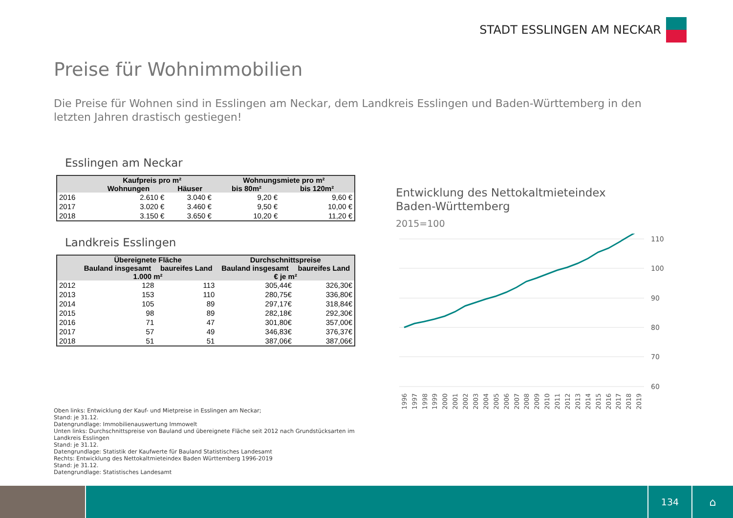STADT ESSLINGEN AM NECKAR
Preise für Wohnimmobilien
Die Preise für Wohnen sind in Esslingen am Neckar, dem Landkreis Esslingen und Baden-Württemberg in den letzten Jahren drastisch gestiegen!
Esslingen am Neckar
| | Kaufpreis pro m² | | Wohnungsmiete pro m² | |
| --- | --- | --- | --- | --- |
| | Wohnungen | Häuser | bis 80m² | bis 120m² |
| 2016 | 2.610 € | 3.040 € | 9,20 € | 9,60 € |
| 2017 | 3.020 € | 3.460 € | 9,50 € | 10,00 € |
| 2018 | 3.150 € | 3.650 € | 10,20 € | 11,20 € |
Landkreis Esslingen
| | Übereignete Fläche | | Durchschnittspreise | |
| --- | --- | --- | --- | --- |
| | Bauland insgesamt | baureifes Land | Bauland insgesamt | baureifes Land |
| | 1.000 m² | | € je m² | |
| 2012 | 128 | 113 | 305,44€ | 326,30€ |
| 2013 | 153 | 110 | 280,75€ | 336,80€ |
| 2014 | 105 | 89 | 297,17€ | 318,84€ |
| 2015 | 98 | 89 | 282,18€ | 292,30€ |
| 2016 | 71 | 47 | 301,80€ | 357,00€ |
| 2017 | 57 | 49 | 346,83€ | 376,37€ |
| 2018 | 51 | 51 | 387,06€ | 387,06€ |
Oben links: Entwicklung der Kauf- und Mietpreise in Esslingen am Neckar;
Stand: je 31.12.
Datengrundlage: Immobilienauswertung Immowelt
Unten links: Durchschnittspreise von Bauland und übereignete Fläche seit 2012 nach Grundstücksarten im
Landkreis Esslingen
Stand: je 31.12.
Datengrundlage: Statistik der Kaufwerte für Bauland Statistisches Landesamt
Rechts: Entwicklung des Nettokaltmieteindex Baden Württemberg 1996-2019
Stand: je 31.12.
Datengrundlage: Statistisches Landesamt
Entwicklung des Nettokaltmieteindex
Baden-Württemberg
2015=100
110
100
90
80
70
60
1996
1997
1998
1999
2000
2001
2002
2003
2004
2005
2006
2007
2008
2009
2010
2011
2012
2013
2014
2015
2016
2017
2018
2019
134
⌂